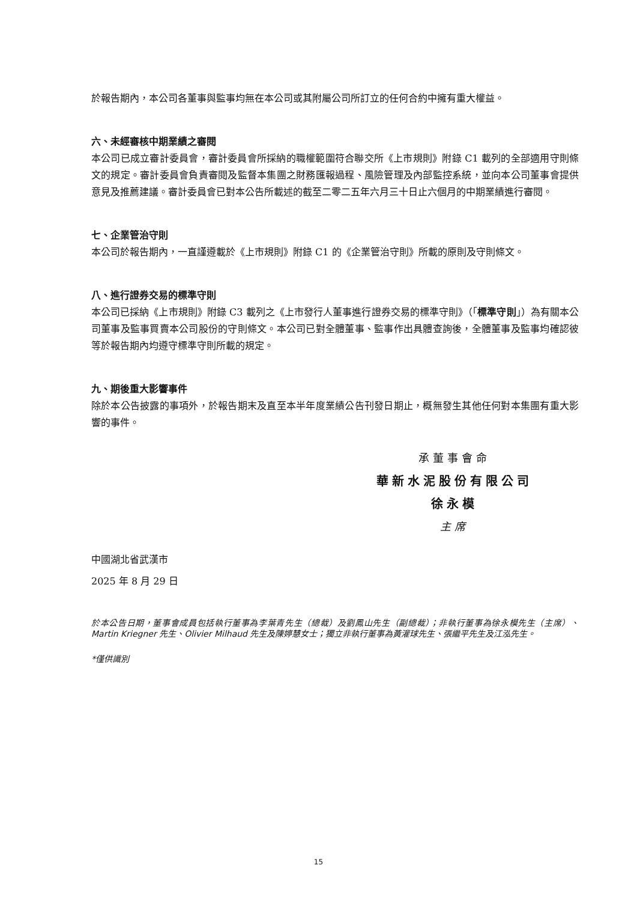於報告期內，本公司各董事與監事均無在本公司或其附屬公司所訂立的任何合約中擁有重大權益。
六、未經審核中期業績之審閱
本公司已成立審計委員會，審計委員會所採納的職權範圍符合聯交所《上市規則》附錄 C1 載列的全部適用守則條文的規定。審計委員會負責審閱及監督本集團之財務匯報過程、風險管理及內部監控系統，並向本公司董事會提供意見及推薦建議。審計委員會已對本公告所載述的截至二零二五年六月三十日止六個月的中期業績進行審閱。
七、企業管治守則
本公司於報告期內，一直謹遵載於《上市規則》附錄 C1 的《企業管治守則》所載的原則及守則條文。
八、進行證券交易的標準守則
本公司已採納《上市規則》附錄 C3 載列之《上市發行人董事進行證券交易的標準守則》（「標準守則」）為有關本公司董事及監事買賣本公司股份的守則條文。本公司已對全體董事、監事作出具體查詢後，全體董事及監事均確認彼等於報告期內均遵守標準守則所載的規定。
九、期後重大影響事件
除於本公告披露的事項外，於報告期末及直至本半年度業績公告刊發日期止，概無發生其他任何對本集團有重大影響的事件。
承董事會命
華新水泥股份有限公司
徐永模
主席
中國湖北省武漢市
2025 年 8 月 29 日
於本公告日期，董事會成員包括執行董事為李葉青先生（總裁）及劉鳳山先生（副總裁）；非執行董事為徐永模先生（主席）、Martin Kriegner 先生、Olivier Milhaud 先生及陳婷慧女士；獨立非執行董事為黃灌球先生、張繼平先生及江泓先生。
*僅供識別
15